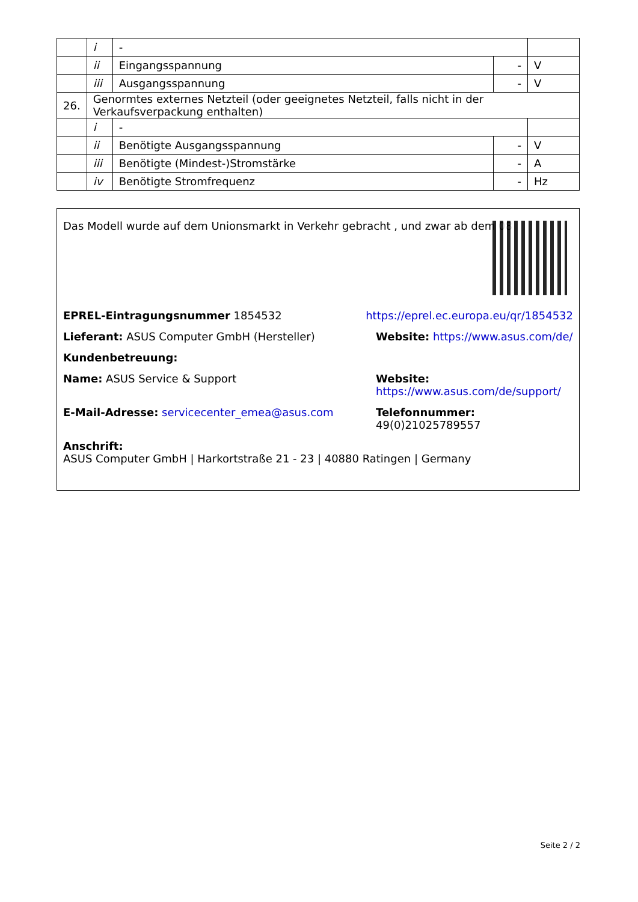| | i | - | | |
| | ii | Eingangsspannung | - | V |
| | iii | Ausgangsspannung | - | V |
| 26. | Genormtes externes Netzteil (oder geeignetes Netzteil, falls nicht in der Verkaufsverpackung enthalten) | | | |
| | i | - | | |
| | ii | Benötigte Ausgangsspannung | - | V |
| | iii | Benötigte (Mindest-)Stromstärke | - | A |
| | iv | Benötigte Stromfrequenz | - | Hz |
Das Modell wurde auf dem Unionsmarkt in Verkehr gebracht , und zwar ab dem 08
EPREL-Eintragungsnummer 1854532 https://eprel.ec.europa.eu/qr/1854532
Lieferant: ASUS Computer GmbH (Hersteller) Website: https://www.asus.com/de/
Kundenbetreuung:
Name: ASUS Service & Support Website: https://www.asus.com/de/support/
E-Mail-Adresse: servicecenter_emea@asus.com Telefonnummer: 49(0)21025789557
Anschrift:
ASUS Computer GmbH | Harkortstraße 21 - 23 | 40880 Ratingen | Germany
Seite 2 / 2